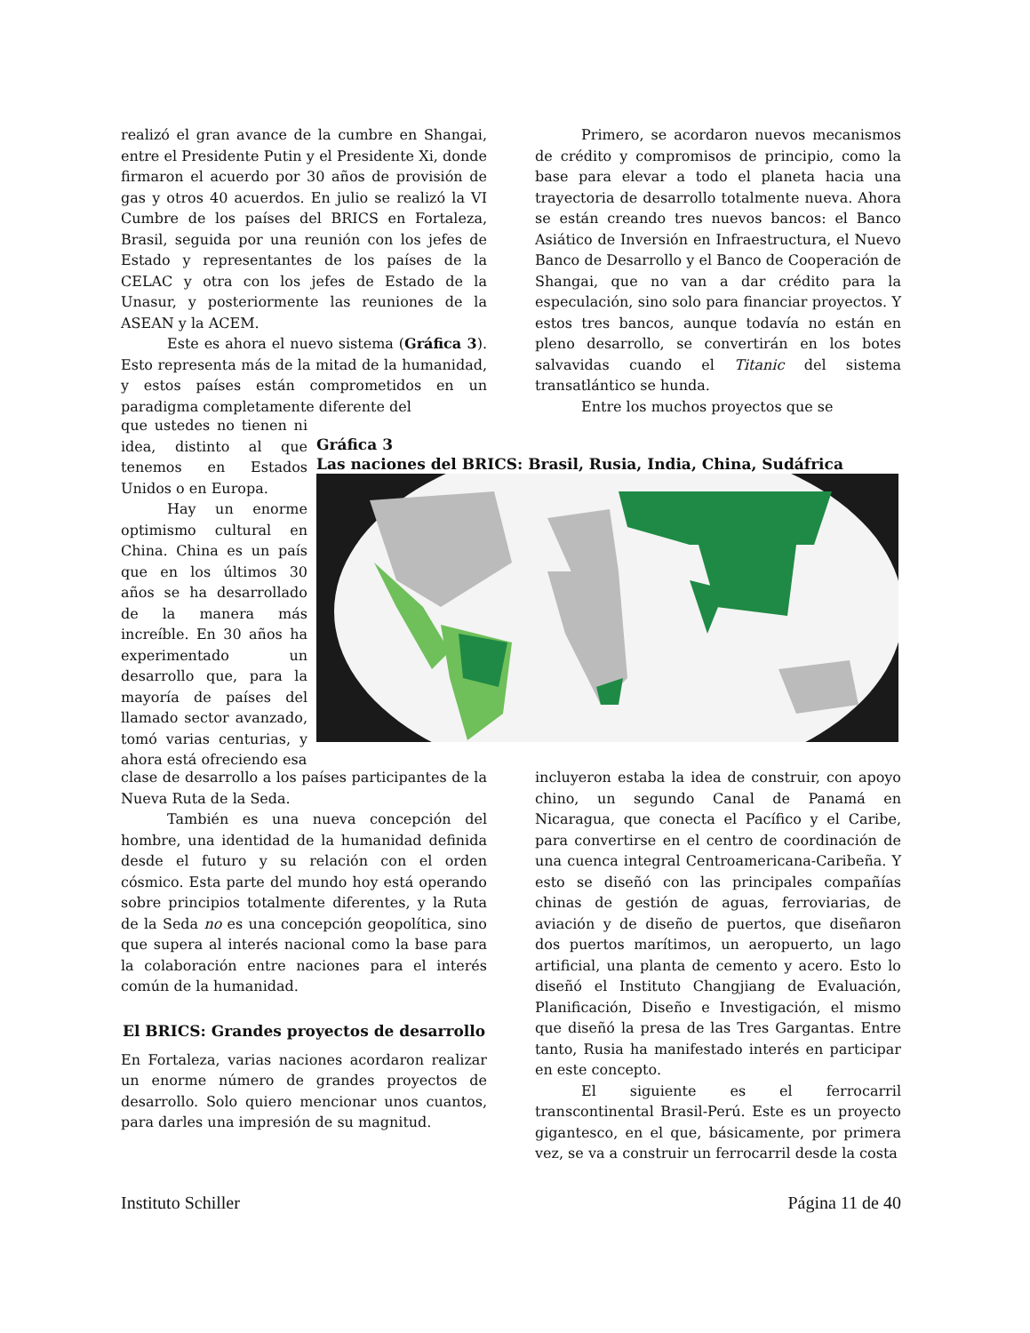realizó el gran avance de la cumbre en Shangai, entre el Presidente Putin y el Presidente Xi, donde firmaron el acuerdo por 30 años de provisión de gas y otros 40 acuerdos. En julio se realizó la VI Cumbre de los países del BRICS en Fortaleza, Brasil, seguida por una reunión con los jefes de Estado y representantes de los países de la CELAC y otra con los jefes de Estado de la Unasur, y posteriormente las reuniones de la ASEAN y la ACEM.
Este es ahora el nuevo sistema (Gráfica 3). Esto representa más de la mitad de la humanidad, y estos países están comprometidos en un paradigma completamente diferente del
Primero, se acordaron nuevos mecanismos de crédito y compromisos de principio, como la base para elevar a todo el planeta hacia una trayectoria de desarrollo totalmente nueva. Ahora se están creando tres nuevos bancos: el Banco Asiático de Inversión en Infraestructura, el Nuevo Banco de Desarrollo y el Banco de Cooperación de Shangai, que no van a dar crédito para la especulación, sino solo para financiar proyectos. Y estos tres bancos, aunque todavía no están en pleno desarrollo, se convertirán en los botes salvavidas cuando el Titanic del sistema transatlántico se hunda.
Entre los muchos proyectos que se
que ustedes no tienen ni idea, distinto al que tenemos en Estados Unidos o en Europa.
Hay un enorme optimismo cultural en China. China es un país que en los últimos 30 años se ha desarrollado de la manera más increíble. En 30 años ha experimentado un desarrollo que, para la mayoría de países del llamado sector avanzado, tomó varias centurias, y ahora está ofreciendo esa
Gráfica 3
Las naciones del BRICS: Brasil, Rusia, India, China, Sudáfrica
clase de desarrollo a los países participantes de la Nueva Ruta de la Seda.
También es una nueva concepción del hombre, una identidad de la humanidad definida desde el futuro y su relación con el orden cósmico. Esta parte del mundo hoy está operando sobre principios totalmente diferentes, y la Ruta de la Seda no es una concepción geopolítica, sino que supera al interés nacional como la base para la colaboración entre naciones para el interés común de la humanidad.
El BRICS: Grandes proyectos de desarrollo
En Fortaleza, varias naciones acordaron realizar un enorme número de grandes proyectos de desarrollo. Solo quiero mencionar unos cuantos, para darles una impresión de su magnitud.
incluyeron estaba la idea de construir, con apoyo chino, un segundo Canal de Panamá en Nicaragua, que conecta el Pacífico y el Caribe, para convertirse en el centro de coordinación de una cuenca integral Centroamericana-Caribeña. Y esto se diseñó con las principales compañías chinas de gestión de aguas, ferroviarias, de aviación y de diseño de puertos, que diseñaron dos puertos marítimos, un aeropuerto, un lago artificial, una planta de cemento y acero. Esto lo diseñó el Instituto Changjiang de Evaluación, Planificación, Diseño e Investigación, el mismo que diseñó la presa de las Tres Gargantas. Entre tanto, Rusia ha manifestado interés en participar en este concepto.
El siguiente es el ferrocarril transcontinental Brasil-Perú. Este es un proyecto gigantesco, en el que, básicamente, por primera vez, se va a construir un ferrocarril desde la costa
Instituto Schiller Página 11 de 40